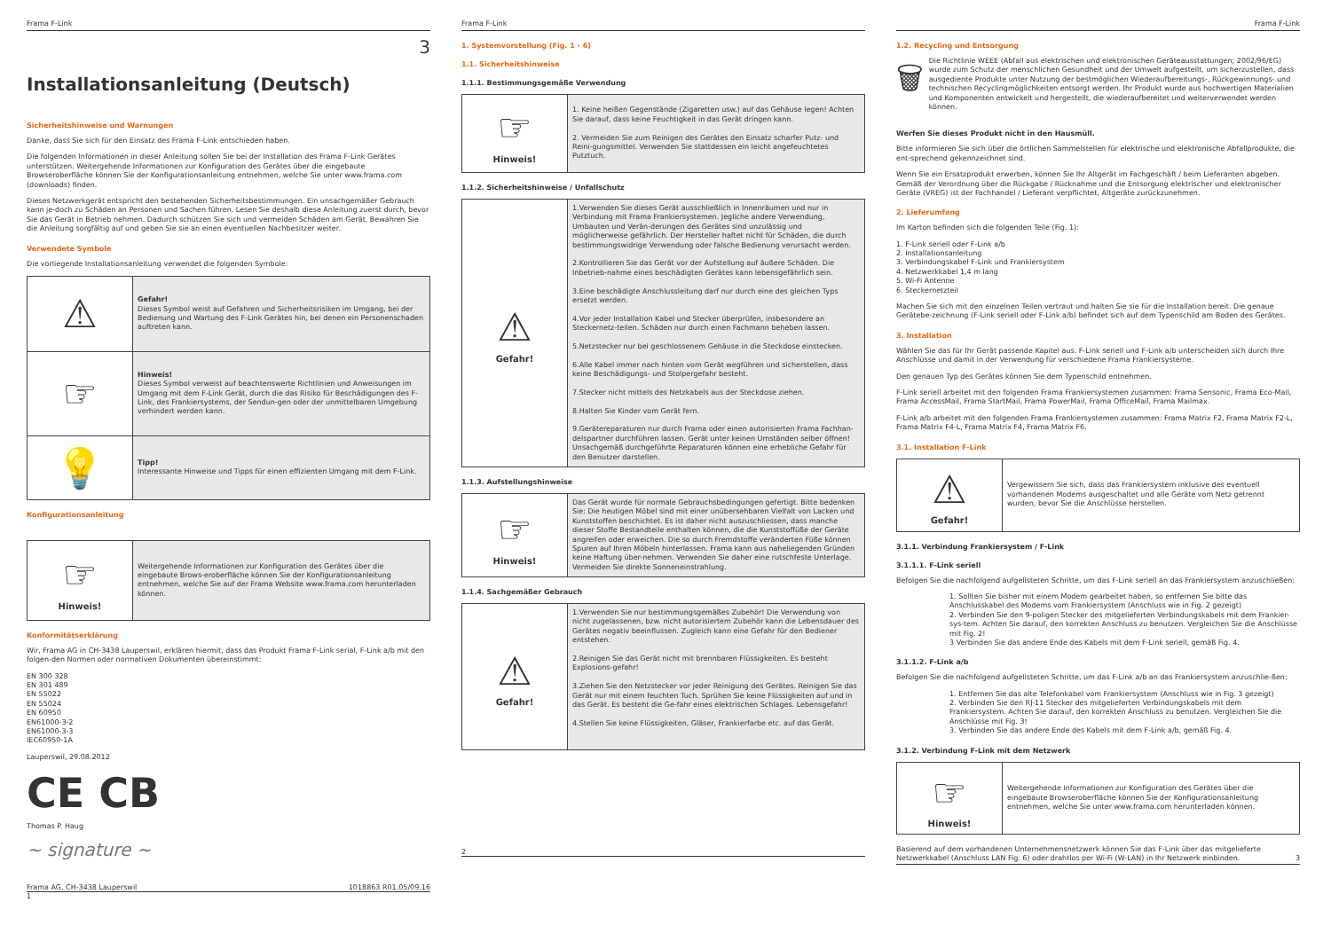Frama F-Link
3
Installationsanleitung (Deutsch)
Sicherheitshinweise und Warnungen
Danke, dass Sie sich für den Einsatz des Frama F-Link entschieden haben.
Die folgenden Informationen in dieser Anleitung sollen Sie bei der Installation des Frama F-Link Gerätes unterstützen. Weitergehende Informationen zur Konfiguration des Gerätes über die eingebaute Browseroberfläche können Sie der Konfigurationsanleitung entnehmen, welche Sie unter www.frama.com (downloads) finden.
Dieses Netzwerkgerät entspricht den bestehenden Sicherheitsbestimmungen. Ein unsachgemäßer Gebrauch kann je-doch zu Schäden an Personen und Sachen führen. Lesen Sie deshalb diese Anleitung zuerst durch, bevor Sie das Gerät in Betrieb nehmen. Dadurch schützen Sie sich und vermeiden Schäden am Gerät. Bewahren Sie die Anleitung sorgfältig auf und geben Sie sie an einen eventuellen Nachbesitzer weiter.
Verwendete Symbole
Die vorliegende Installationsanleitung verwendet die folgenden Symbole:
| ⚠ | Gefahr! Dieses Symbol weist auf Gefahren und Sicherheitsrisiken im Umgang, bei der Bedienung und Wartung des F-Link Gerätes hin, bei denen ein Personenschaden auftreten kann. |
| ☞ | Hinweis! Dieses Symbol verweist auf beachtenswerte Richtlinien und Anweisungen im Umgang mit dem F-Link Gerät, durch die das Risiko für Beschädigungen des F-Link, des Frankiersystems, der Sendun-gen oder der unmittelbaren Umgebung verhindert werden kann. |
| 💡 | Tipp! Interessante Hinweise und Tipps für einen effizienten Umgang mit dem F-Link. |
Konfigurationsanleitung
| ☞ Hinweis! | Weitergehende Informationen zur Konfiguration des Gerätes über die eingebaute Brows-eroberfläche können Sie der Konfigurationsanleitung entnehmen, welche Sie auf der Frama Website www.frama.com herunterladen können. |
Konformitätserklärung
Wir, Frama AG in CH-3438 Lauperswil, erklären hiermit, dass das Produkt Frama F-Link serial, F-Link a/b mit den folgen-den Normen oder normativen Dokumenten übereinstimmt:
EN 300 328
EN 301 489
EN 55022
EN 55024
EN 60950
EN61000-3-2
EN61000-3-3
IEC60950-1A
Lauperswil, 29.08.2012
CE CB
Thomas P. Haug
~ signature ~
Frama AG, CH-3438 Lauperswil 1018863 R01.05/09.16
1
Frama F-Link
1. Systemvorstellung (Fig. 1 - 6)
1.1. Sicherheitshinweise
1.1.1. Bestimmungsgemäße Verwendung
| ☞ Hinweis! | 1. Keine heißen Gegenstände (Zigaretten usw.) auf das Gehäuse legen! Achten Sie darauf, dass keine Feuchtigkeit in das Gerät dringen kann. 2. Vermeiden Sie zum Reinigen des Gerätes den Einsatz scharfer Putz- und Reini-gungsmittel. Verwenden Sie stattdessen ein leicht angefeuchtetes Putztuch. |
1.1.2. Sicherheitshinweise / Unfallschutz
| ⚠ Gefahr! | 1.Verwenden Sie dieses Gerät ausschließlich in Innenräumen und nur in Verbindung mit Frama Frankiersystemen. Jegliche andere Verwendung, Umbauten und Verän-derungen des Gerätes sind unzulässig und möglicherweise gefährlich. Der Hersteller haftet nicht für Schäden, die durch bestimmungswidrige Verwendung oder falsche Bedienung verursacht werden. 2.Kontrollieren Sie das Gerät vor der Aufstellung auf äußere Schäden. Die Inbetrieb-nahme eines beschädigten Gerätes kann lebensgefährlich sein. 3.Eine beschädigte Anschlussleitung darf nur durch eine des gleichen Typs ersetzt werden. 4.Vor jeder Installation Kabel und Stecker überprüfen, insbesondere an Steckernetz-teilen. Schäden nur durch einen Fachmann beheben lassen. 5.Netzstecker nur bei geschlossenem Gehäuse in die Steckdose einstecken. 6.Alle Kabel immer nach hinten vom Gerät wegführen und sicherstellen, dass keine Beschädigungs- und Stolpergefahr besteht. 7.Stecker nicht mittels des Netzkabels aus der Steckdose ziehen. 8.Halten Sie Kinder vom Gerät fern. 9.Gerätereparaturen nur durch Frama oder einen autorisierten Frama Fachhan-delspartner durchführen lassen. Gerät unter keinen Umständen selber öffnen! Unsachgemäß durchgeführte Reparaturen können eine erhebliche Gefahr für den Benutzer darstellen. |
1.1.3. Aufstellungshinweise
| ☞ Hinweis! | Das Gerät wurde für normale Gebrauchsbedingungen gefertigt. Bitte bedenken Sie: Die heutigen Möbel sind mit einer unübersehbaren Vielfalt von Lacken und Kunststoffen beschichtet. Es ist daher nicht auszuschliessen, dass manche dieser Stoffe Bestandteile enthalten können, die die Kunststoffüße der Geräte angreifen oder erweichen. Die so durch Fremdstoffe veränderten Füße können Spuren auf Ihren Möbeln hinterlassen. Frama kann aus naheliegenden Gründen keine Haftung über-nehmen. Verwenden Sie daher eine rutschfeste Unterlage. Vermeiden Sie direkte Sonneneinstrahlung. |
1.1.4. Sachgemäßer Gebrauch
| ⚠ Gefahr! | 1.Verwenden Sie nur bestimmungsgemäßes Zubehör! Die Verwendung von nicht zugelassenen, bzw. nicht autorisiertem Zubehör kann die Lebensdauer des Gerätes negativ beeinflussen. Zugleich kann eine Gefahr für den Bediener entstehen. 2.Reinigen Sie das Gerät nicht mit brennbaren Flüssigkeiten. Es besteht Explosions-gefahr! 3.Ziehen Sie den Netzstecker vor jeder Reinigung des Gerätes. Reinigen Sie das Gerät nur mit einem feuchten Tuch. Sprühen Sie keine Flüssigkeiten auf und in das Gerät. Es besteht die Ge-fahr eines elektrischen Schlages. Lebensgefahr! 4.Stellen Sie keine Flüssigkeiten, Gläser, Frankierfarbe etc. auf das Gerät. |
2
Frama F-Link
1.2. Recycling und Entsorgung
🗑
Die Richtlinie WEEE (Abfall aus elektrischen und elektronischen Geräteausstattungen; 2002/96/EG) wurde zum Schutz der menschlichen Gesundheit und der Umwelt aufgestellt, um sicherzustellen, dass ausgediente Produkte unter Nutzung der bestmöglichen Wiederaufbereitungs-, Rückgewinnungs- und technischen Recyclingmöglichkeiten entsorgt werden. Ihr Produkt wurde aus hochwertigen Materialien und Komponenten entwickelt und hergestellt, die wiederaufbereitet und weiterverwendet werden können.
Werfen Sie dieses Produkt nicht in den Hausmüll.
Bitte informieren Sie sich über die örtlichen Sammelstellen für elektrische und elektronische Abfallprodukte, die ent-sprechend gekennzeichnet sind.
Wenn Sie ein Ersatzprodukt erwerben, können Sie Ihr Altgerät im Fachgeschäft / beim Lieferanten abgeben. Gemäß der Verordnung über die Rückgabe / Rücknahme und die Entsorgung elektrischer und elektronischer Geräte (VREG) ist der Fachhandel / Lieferant verpflichtet, Altgeräte zurückzunehmen.
2. Lieferumfang
Im Karton befinden sich die folgenden Teile (Fig. 1):
1. F-Link seriell oder F-Link a/b
2. Installationsanleitung
3. Verbindungskabel F-Link und Frankiersystem
4. Netzwerkkabel 1,4 m lang
5. Wi-Fi Antenne
6. Steckernetzteil
Machen Sie sich mit den einzelnen Teilen vertraut und halten Sie sie für die Installation bereit. Die genaue Gerätebe-zeichnung (F-Link seriell oder F-Link a/b) befindet sich auf dem Typenschild am Boden des Gerätes.
3. Installation
Wählen Sie das für Ihr Gerät passende Kapitel aus. F-Link seriell und F-Link a/b unterscheiden sich durch Ihre Anschlüsse und damit in der Verwendung für verschiedene Frama Frankiersysteme.
Den genauen Typ des Gerätes können Sie dem Typenschild entnehmen.
F-Link seriell arbeitet mit den folgenden Frama Frankiersystemen zusammen: Frama Sensonic, Frama Eco-Mail, Frama AccessMail, Frama StartMail, Frama PowerMail, Frama OfficeMail, Frama Mailmax.
F-Link a/b arbeitet mit den folgenden Frama Frankiersystemen zusammen: Frama Matrix F2, Frama Matrix F2-L, Frama Matrix F4-L, Frama Matrix F4, Frama Matrix F6.
3.1. Installation F-Link
| ⚠ Gefahr! | Vergewissern Sie sich, dass das Frankiersystem inklusive des eventuell vorhandenen Modems ausgeschaltet und alle Geräte vom Netz getrennt wurden, bevor Sie die Anschlüsse herstellen. |
3.1.1. Verbindung Frankiersystem / F-Link
3.1.1.1. F-Link seriell
Befolgen Sie die nachfolgend aufgelisteten Schritte, um das F-Link seriell an das Frankiersystem anzuschließen:
1. Sollten Sie bisher mit einem Modem gearbeitet haben, so entfernen Sie bitte das Anschlusskabel des Modems vom Frankiersystem (Anschluss wie in Fig. 2 gezeigt)
2. Verbinden Sie den 9-poligen Stecker des mitgelieferten Verbindungskabels mit dem Frankier-sys-tem. Achten Sie darauf, den korrekten Anschluss zu benutzen. Vergleichen Sie die Anschlüsse mit Fig. 2!
3 Verbinden Sie das andere Ende des Kabels mit dem F-Link seriell, gemäß Fig. 4.
3.1.1.2. F-Link a/b
Befolgen Sie die nachfolgend aufgelisteten Schritte, um das F-Link a/b an das Frankiersystem anzuschlie-ßen:
1. Entfernen Sie das alte Telefonkabel vom Frankiersystem (Anschluss wie in Fig. 3 gezeigt)
2. Verbinden Sie den RJ-11 Stecker des mitgelieferten Verbindungskabels mit dem Frankiersystem. Achten Sie darauf, den korrekten Anschluss zu benutzen. Vergleichen Sie die Anschlüsse mit Fig. 3!
3. Verbinden Sie das andere Ende des Kabels mit dem F-Link a/b, gemäß Fig. 4.
3.1.2. Verbindung F-Link mit dem Netzwerk
| ☞ Hinweis! | Weitergehende Informationen zur Konfiguration des Gerätes über die eingebaute Browseroberfläche können Sie der Konfigurationsanleitung entnehmen, welche Sie unter www.frama.com herunterladen können. |
Basierend auf dem vorhandenen Unternehmensnetzwerk können Sie das F-Link über das mitgelieferte Netzwerkkabel (Anschluss LAN Fig. 6) oder drahtlos per Wi-Fi (W-LAN) in Ihr Netzwerk einbinden. 3